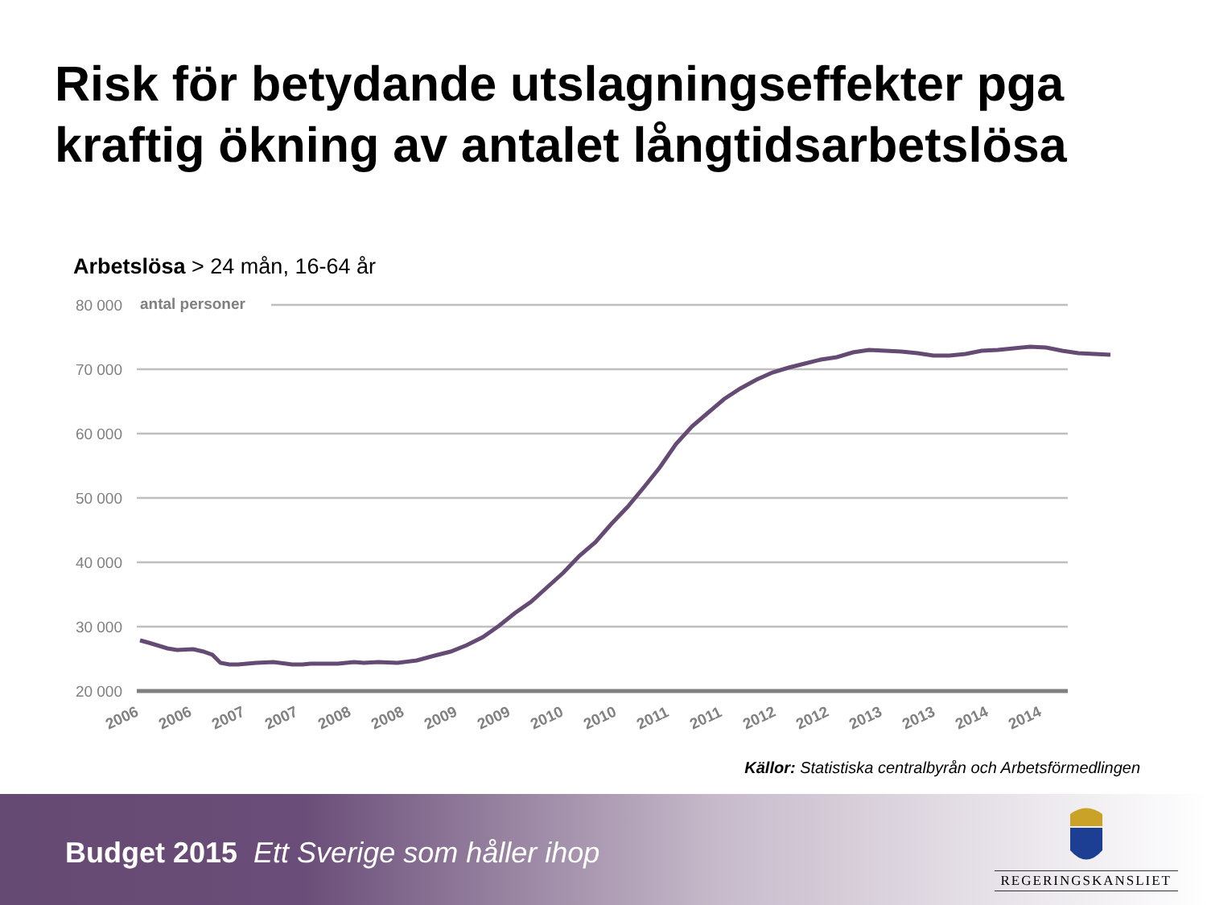Risk för betydande utslagningseffekter pga kraftig ökning av antalet långtidsarbetslösa
Arbetslösa > 24 mån, 16-64 år
80 000
70 000
60 000
50 000
40 000
30 000
20 000
antal personer
2006
2006
2007
2007
2008
2008
2009
2009
2010
2010
2011
2011
2012
2012
2013
2013
2014
2014
Källor: Statistiska centralbyrån och Arbetsförmedlingen
Budget 2015 Ett Sverige som håller ihop
REGERINGSKANSLIET